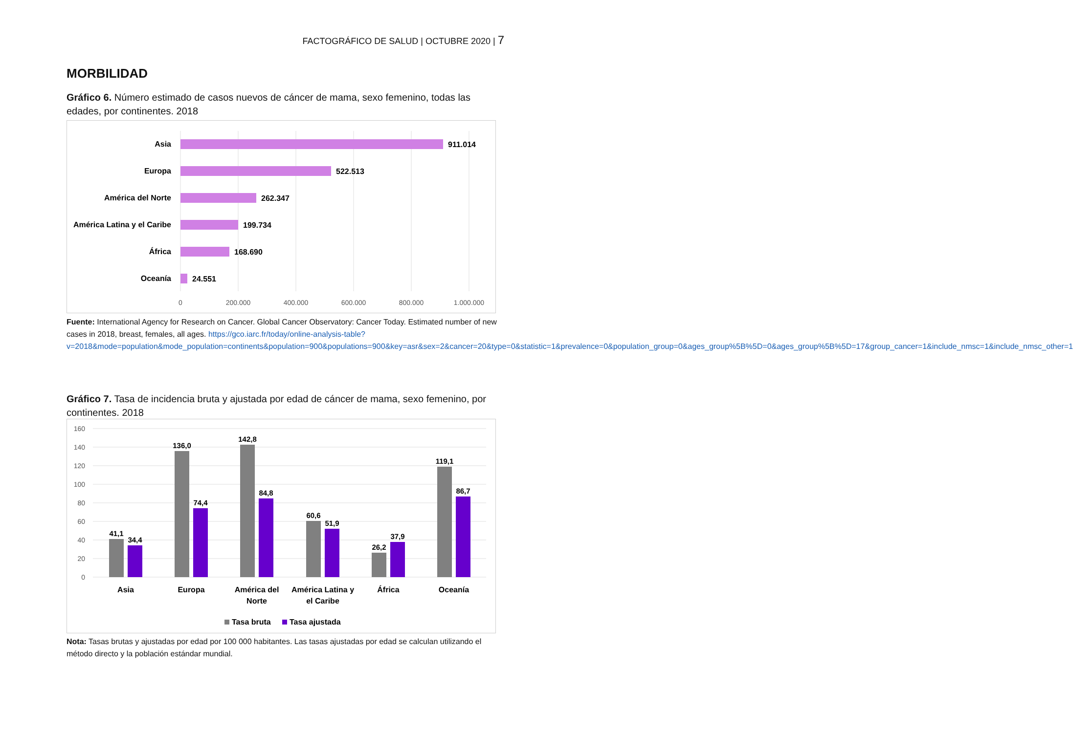FACTOGRÁFICO DE SALUD | OCTUBRE 2020 | 7
MORBILIDAD
Gráfico 6. Número estimado de casos nuevos de cáncer de mama, sexo femenino, todas las edades, por continentes. 2018
Asia
Europa
América del Norte
América Latina y el Caribe
África
Oceanía
911.014
522.513
262.347
199.734
168.690
24.551
0
200.000
400.000
600.000
800.000
1.000.000
Fuente: International Agency for Research on Cancer. Global Cancer Observatory: Cancer Today. Estimated number of new cases in 2018, breast, females, all ages. https://gco.iarc.fr/today/online-analysis-table?v=2018&mode=population&mode_population=continents&population=900&populations=900&key=asr&sex=2&cancer=20&type=0&statistic=1&prevalence=0&population_group=0&ages_group%5B%5D=0&ages_group%5B%5D=17&group_cancer=1&include_nmsc=1&include_nmsc_other=1
Gráfico 7. Tasa de incidencia bruta y ajustada por edad de cáncer de mama, sexo femenino, por continentes. 2018
160
140
120
100
80
60
40
20
0
41,1
34,4
136,0
74,4
142,8
84,8
60,6
51,9
26,2
37,9
119,1
86,7
Asia
Europa
América del
Norte
América Latina y
el Caribe
África
Oceanía
Tasa bruta
Tasa ajustada
Nota: Tasas brutas y ajustadas por edad por 100 000 habitantes. Las tasas ajustadas por edad se calculan utilizando el método directo y la población estándar mundial.